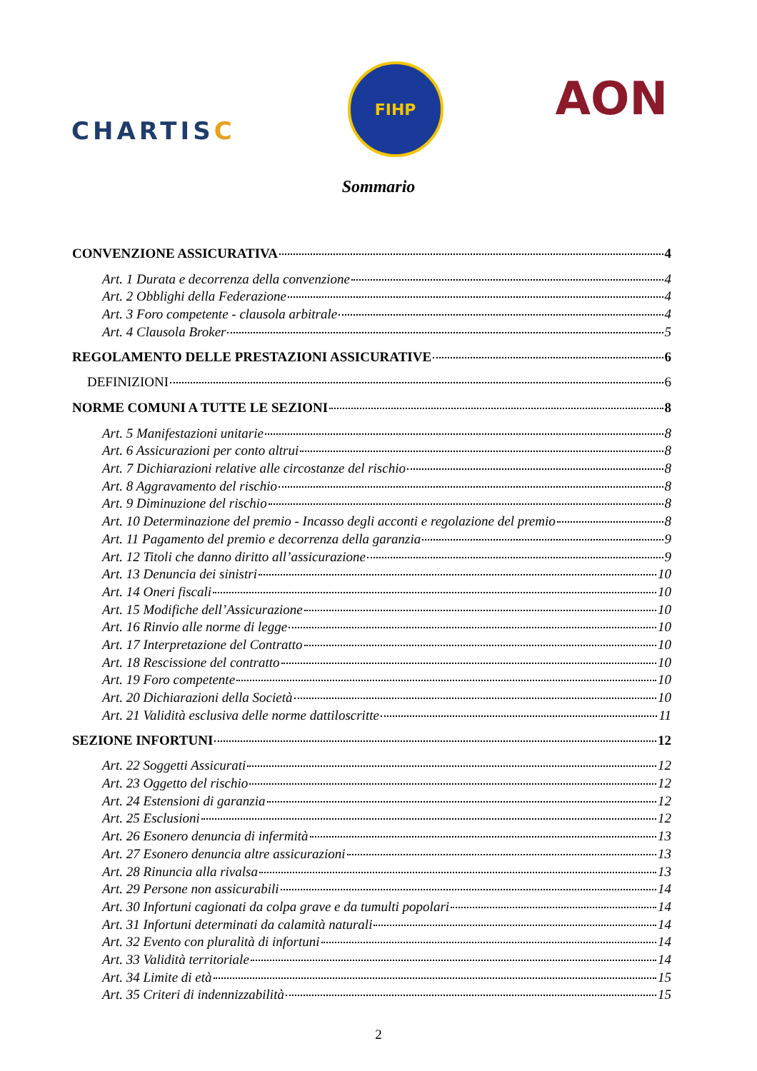CHARTISC
FIHP
AON
Sommario
CONVENZIONE ASSICURATIVA 4
Art. 1 Durata e decorrenza della convenzione 4
Art. 2 Obblighi della Federazione 4
Art. 3 Foro competente - clausola arbitrale 4
Art. 4 Clausola Broker 5
REGOLAMENTO DELLE PRESTAZIONI ASSICURATIVE 6
DEFINIZIONI 6
NORME COMUNI A TUTTE LE SEZIONI 8
Art. 5 Manifestazioni unitarie 8
Art. 6 Assicurazioni per conto altrui 8
Art. 7 Dichiarazioni relative alle circostanze del rischio 8
Art. 8 Aggravamento del rischio 8
Art. 9 Diminuzione del rischio 8
Art. 10 Determinazione del premio - Incasso degli acconti e regolazione del premio 8
Art. 11 Pagamento del premio e decorrenza della garanzia 9
Art. 12 Titoli che danno diritto all’assicurazione 9
Art. 13 Denuncia dei sinistri 10
Art. 14 Oneri fiscali 10
Art. 15 Modifiche dell’Assicurazione 10
Art. 16 Rinvio alle norme di legge 10
Art. 17 Interpretazione del Contratto 10
Art. 18 Rescissione del contratto 10
Art. 19 Foro competente 10
Art. 20 Dichiarazioni della Società 10
Art. 21 Validità esclusiva delle norme dattiloscritte 11
SEZIONE INFORTUNI 12
Art. 22 Soggetti Assicurati 12
Art. 23 Oggetto del rischio 12
Art. 24 Estensioni di garanzia 12
Art. 25 Esclusioni 12
Art. 26 Esonero denuncia di infermità 13
Art. 27 Esonero denuncia altre assicurazioni 13
Art. 28 Rinuncia alla rivalsa 13
Art. 29 Persone non assicurabili 14
Art. 30 Infortuni cagionati da colpa grave e da tumulti popolari 14
Art. 31 Infortuni determinati da calamità naturali 14
Art. 32 Evento con pluralità di infortuni 14
Art. 33 Validità territoriale 14
Art. 34 Limite di età 15
Art. 35 Criteri di indennizzabilità 15
2